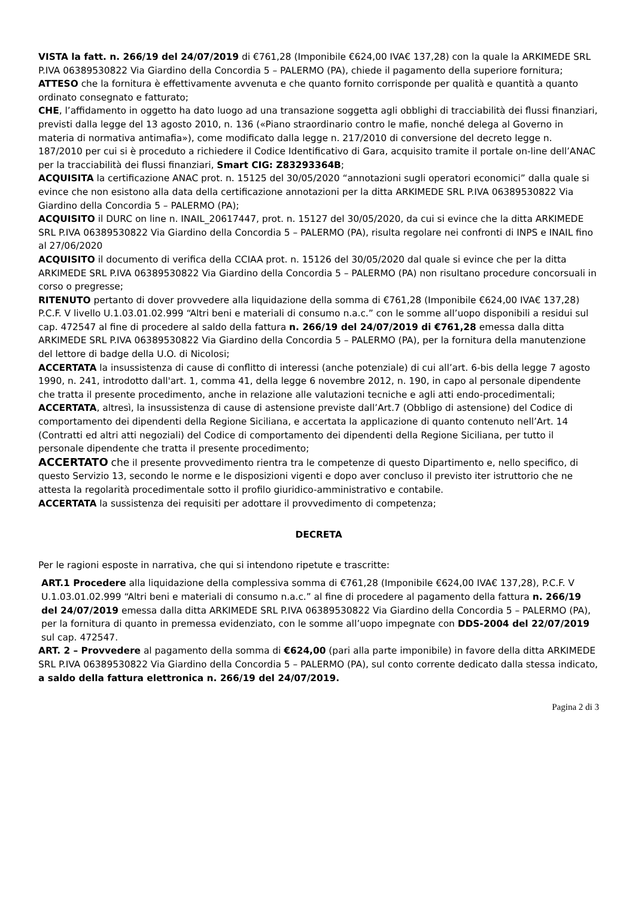VISTA la fatt. n. 266/19 del 24/07/2019 di €761,28 (Imponibile €624,00 IVA€ 137,28) con la quale la ARKIMEDE SRL P.IVA 06389530822 Via Giardino della Concordia 5 – PALERMO (PA), chiede il pagamento della superiore fornitura;
ATTESO che la fornitura è effettivamente avvenuta e che quanto fornito corrisponde per qualità e quantità a quanto ordinato consegnato e fatturato;
CHE, l’affidamento in oggetto ha dato luogo ad una transazione soggetta agli obblighi di tracciabilità dei flussi finanziari, previsti dalla legge del 13 agosto 2010, n. 136 («Piano straordinario contro le mafie, nonché delega al Governo in materia di normativa antimafia»), come modificato dalla legge n. 217/2010 di conversione del decreto legge n. 187/2010 per cui si è proceduto a richiedere il Codice Identificativo di Gara, acquisito tramite il portale on-line dell’ANAC per la tracciabilità dei flussi finanziari, Smart CIG: Z83293364B;
ACQUISITA la certificazione ANAC prot. n. 15125 del 30/05/2020 “annotazioni sugli operatori economici” dalla quale si evince che non esistono alla data della certificazione annotazioni per la ditta ARKIMEDE SRL P.IVA 06389530822 Via Giardino della Concordia 5 – PALERMO (PA);
ACQUISITO il DURC on line n. INAIL_20617447, prot. n. 15127 del 30/05/2020, da cui si evince che la ditta ARKIMEDE SRL P.IVA 06389530822 Via Giardino della Concordia 5 – PALERMO (PA), risulta regolare nei confronti di INPS e INAIL fino al 27/06/2020
ACQUISITO il documento di verifica della CCIAA prot. n. 15126 del 30/05/2020 dal quale si evince che per la ditta ARKIMEDE SRL P.IVA 06389530822 Via Giardino della Concordia 5 – PALERMO (PA) non risultano procedure concorsuali in corso o pregresse;
RITENUTO pertanto di dover provvedere alla liquidazione della somma di €761,28 (Imponibile €624,00 IVA€ 137,28) P.C.F. V livello U.1.03.01.02.999 “Altri beni e materiali di consumo n.a.c.” con le somme all’uopo disponibili a residui sul cap. 472547 al fine di procedere al saldo della fattura n. 266/19 del 24/07/2019 di €761,28 emessa dalla ditta ARKIMEDE SRL P.IVA 06389530822 Via Giardino della Concordia 5 – PALERMO (PA), per la fornitura della manutenzione del lettore di badge della U.O. di Nicolosi;
ACCERTATA la insussistenza di cause di conflitto di interessi (anche potenziale) di cui all’art. 6-bis della legge 7 agosto 1990, n. 241, introdotto dall'art. 1, comma 41, della legge 6 novembre 2012, n. 190, in capo al personale dipendente che tratta il presente procedimento, anche in relazione alle valutazioni tecniche e agli atti endo-procedimentali;
ACCERTATA, altresì, la insussistenza di cause di astensione previste dall’Art.7 (Obbligo di astensione) del Codice di comportamento dei dipendenti della Regione Siciliana, e accertata la applicazione di quanto contenuto nell’Art. 14 (Contratti ed altri atti negoziali) del Codice di comportamento dei dipendenti della Regione Siciliana, per tutto il personale dipendente che tratta il presente procedimento;
ACCERTATO che il presente provvedimento rientra tra le competenze di questo Dipartimento e, nello specifico, di questo Servizio 13, secondo le norme e le disposizioni vigenti e dopo aver concluso il previsto iter istruttorio che ne attesta la regolarità procedimentale sotto il profilo giuridico-amministrativo e contabile.
ACCERTATA la sussistenza dei requisiti per adottare il provvedimento di competenza;
DECRETA
Per le ragioni esposte in narrativa, che qui si intendono ripetute e trascritte:
ART.1 Procedere alla liquidazione della complessiva somma di €761,28 (Imponibile €624,00 IVA€ 137,28), P.C.F. V U.1.03.01.02.999 “Altri beni e materiali di consumo n.a.c.” al fine di procedere al pagamento della fattura n. 266/19 del 24/07/2019 emessa dalla ditta ARKIMEDE SRL P.IVA 06389530822 Via Giardino della Concordia 5 – PALERMO (PA), per la fornitura di quanto in premessa evidenziato, con le somme all’uopo impegnate con DDS-2004 del 22/07/2019 sul cap. 472547.
ART. 2 – Provvedere al pagamento della somma di €624,00 (pari alla parte imponibile) in favore della ditta ARKIMEDE SRL P.IVA 06389530822 Via Giardino della Concordia 5 – PALERMO (PA), sul conto corrente dedicato dalla stessa indicato, a saldo della fattura elettronica n. 266/19 del 24/07/2019.
Pagina 2 di 3